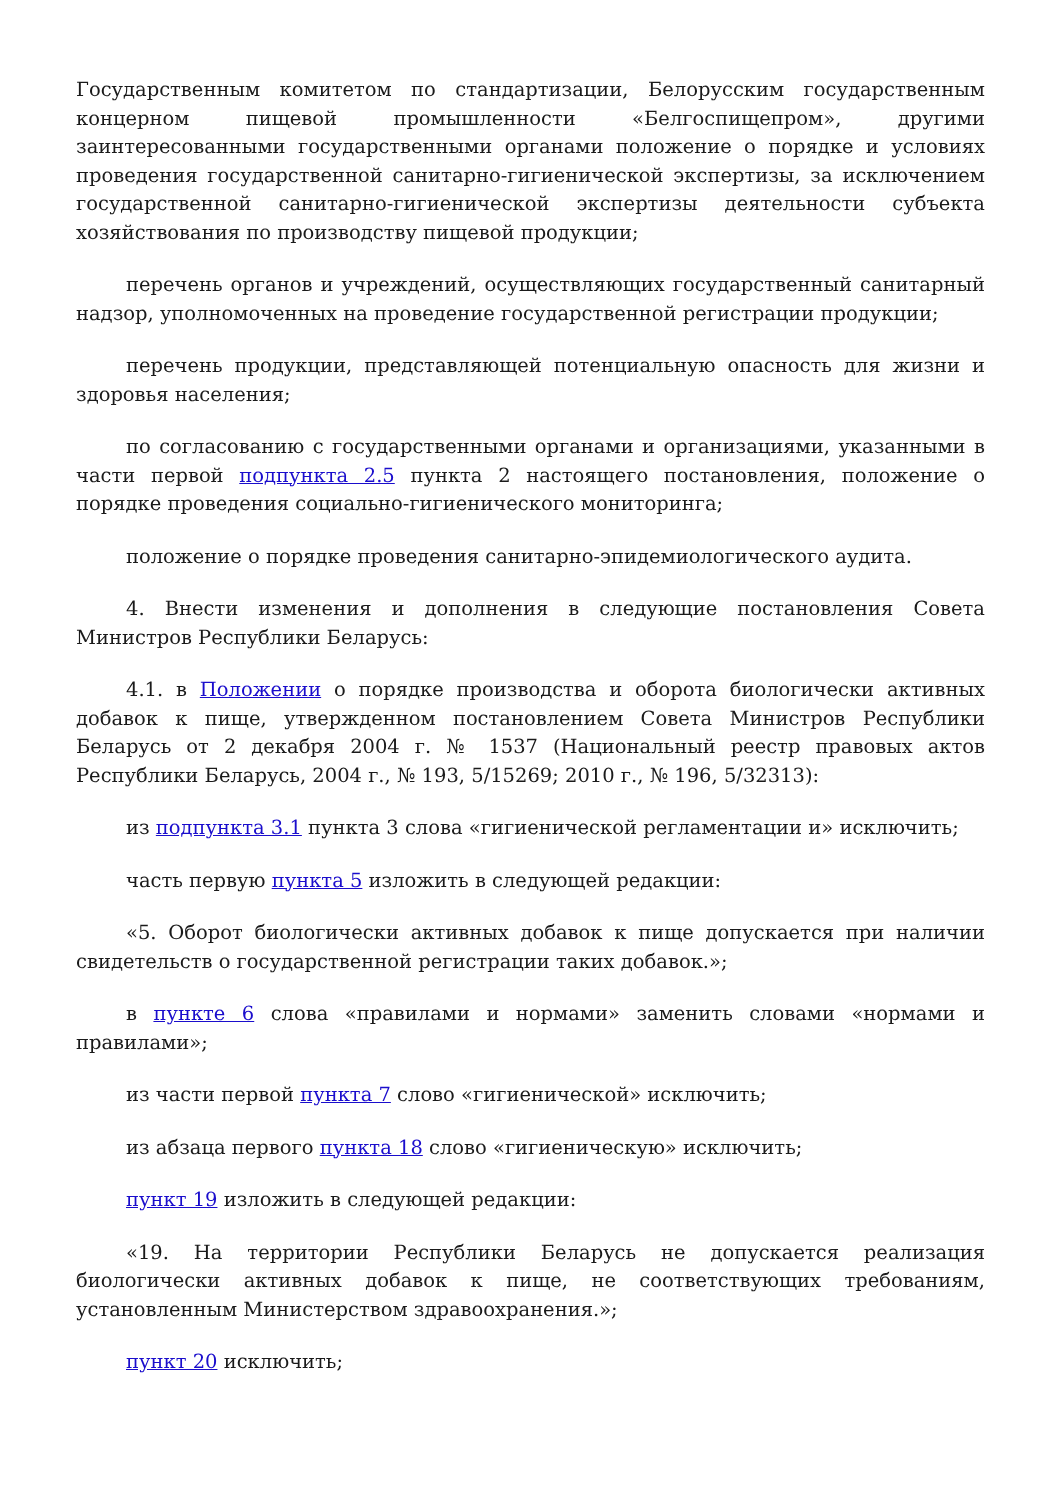Государственным комитетом по стандартизации, Белорусским государственным концерном пищевой промышленности «Белгоспищепром», другими заинтересованными государственными органами положение о порядке и условиях проведения государственной санитарно-гигиенической экспертизы, за исключением государственной санитарно-гигиенической экспертизы деятельности субъекта хозяйствования по производству пищевой продукции;
перечень органов и учреждений, осуществляющих государственный санитарный надзор, уполномоченных на проведение государственной регистрации продукции;
перечень продукции, представляющей потенциальную опасность для жизни и здоровья населения;
по согласованию с государственными органами и организациями, указанными в части первой подпункта 2.5 пункта 2 настоящего постановления, положение о порядке проведения социально-гигиенического мониторинга;
положение о порядке проведения санитарно-эпидемиологического аудита.
4. Внести изменения и дополнения в следующие постановления Совета Министров Республики Беларусь:
4.1. в Положении о порядке производства и оборота биологически активных добавок к пище, утвержденном постановлением Совета Министров Республики Беларусь от 2 декабря 2004 г. № 1537 (Национальный реестр правовых актов Республики Беларусь, 2004 г., № 193, 5/15269; 2010 г., № 196, 5/32313):
из подпункта 3.1 пункта 3 слова «гигиенической регламентации и» исключить;
часть первую пункта 5 изложить в следующей редакции:
«5. Оборот биологически активных добавок к пище допускается при наличии свидетельств о государственной регистрации таких добавок.»;
в пункте 6 слова «правилами и нормами» заменить словами «нормами и правилами»;
из части первой пункта 7 слово «гигиенической» исключить;
из абзаца первого пункта 18 слово «гигиеническую» исключить;
пункт 19 изложить в следующей редакции:
«19. На территории Республики Беларусь не допускается реализация биологически активных добавок к пище, не соответствующих требованиям, установленным Министерством здравоохранения.»;
пункт 20 исключить;